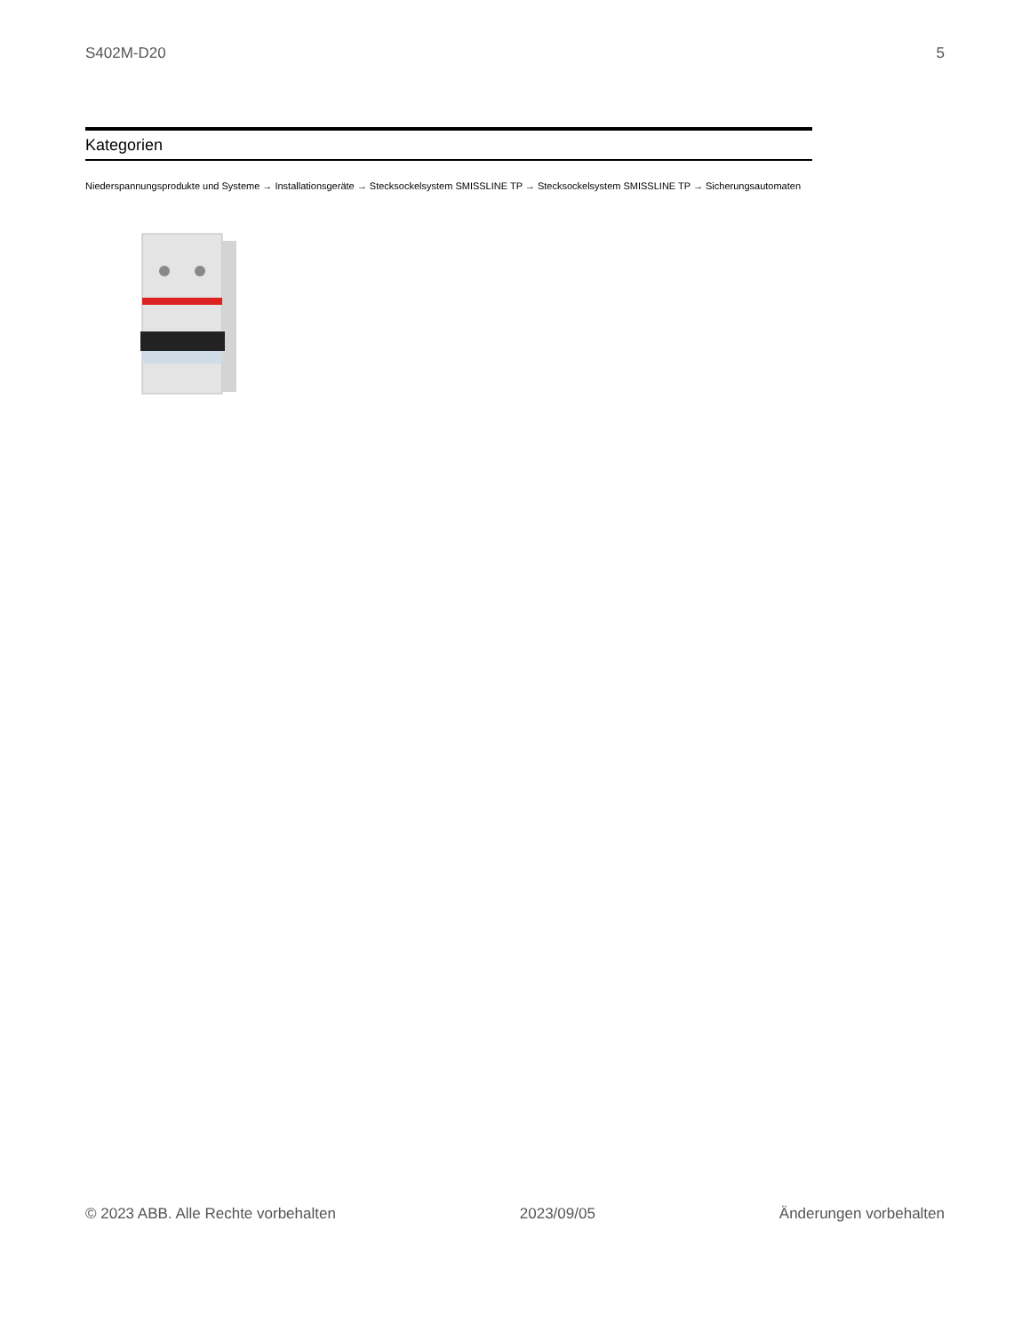S402M-D20 5
Kategorien
Niederspannungsprodukte und Systeme → Installationsgeräte → Stecksockelsystem SMISSLINE TP → Stecksockelsystem SMISSLINE TP → Sicherungsautomaten
© 2023 ABB. Alle Rechte vorbehalten 2023/09/05 Änderungen vorbehalten